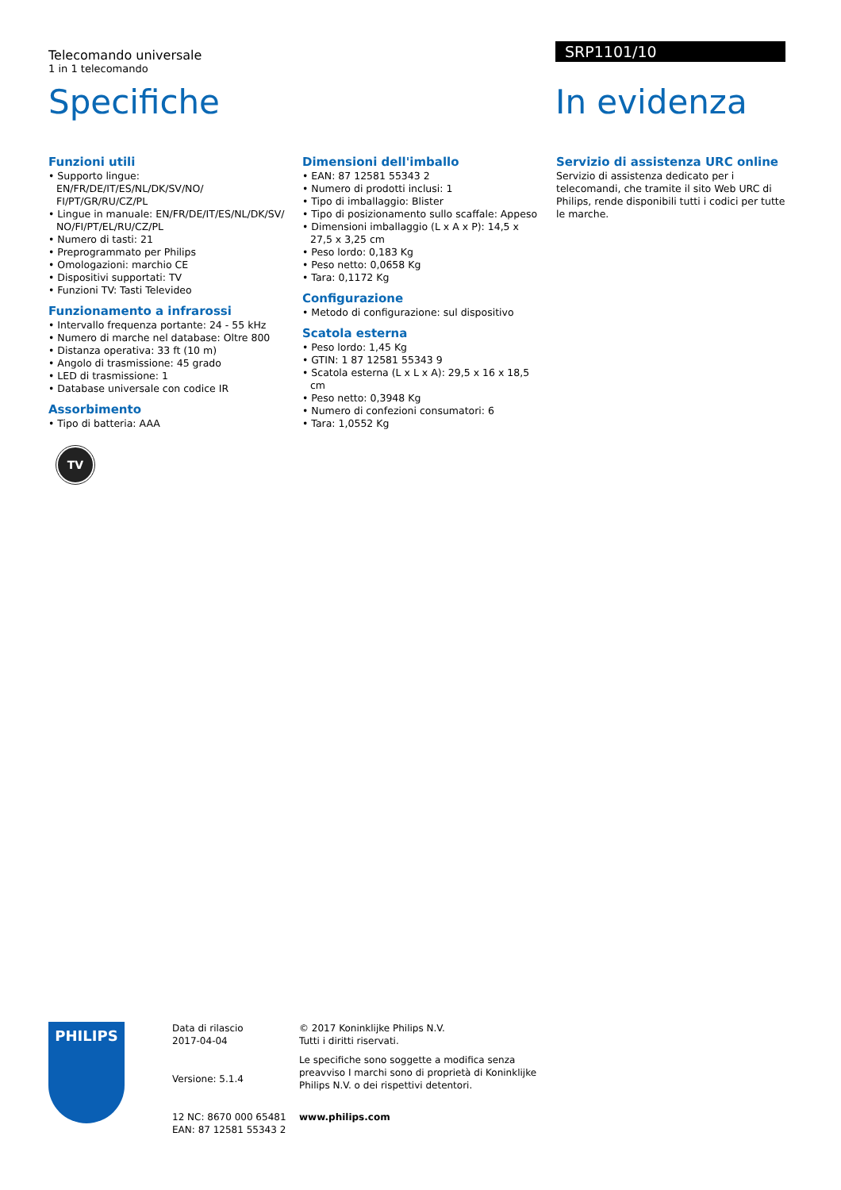Telecomando universale
1 in 1 telecomando
Specifiche
SRP1101/10
In evidenza
Funzioni utili
• Supporto lingue: EN/FR/DE/IT/ES/NL/DK/SV/NO/ FI/PT/GR/RU/CZ/PL
• Lingue in manuale: EN/FR/DE/IT/ES/NL/DK/SV/ NO/FI/PT/EL/RU/CZ/PL
• Numero di tasti: 21
• Preprogrammato per Philips
• Omologazioni: marchio CE
• Dispositivi supportati: TV
• Funzioni TV: Tasti Televideo
Funzionamento a infrarossi
• Intervallo frequenza portante: 24 - 55 kHz
• Numero di marche nel database: Oltre 800
• Distanza operativa: 33 ft (10 m)
• Angolo di trasmissione: 45 grado
• LED di trasmissione: 1
• Database universale con codice IR
Assorbimento
• Tipo di batteria: AAA
Dimensioni dell'imballo
• EAN: 87 12581 55343 2
• Numero di prodotti inclusi: 1
• Tipo di imballaggio: Blister
• Tipo di posizionamento sullo scaffale: Appeso
• Dimensioni imballaggio (L x A x P): 14,5 x 27,5 x 3,25 cm
• Peso lordo: 0,183 Kg
• Peso netto: 0,0658 Kg
• Tara: 0,1172 Kg
Configurazione
• Metodo di configurazione: sul dispositivo
Scatola esterna
• Peso lordo: 1,45 Kg
• GTIN: 1 87 12581 55343 9
• Scatola esterna (L x L x A): 29,5 x 16 x 18,5 cm
• Peso netto: 0,3948 Kg
• Numero di confezioni consumatori: 6
• Tara: 1,0552 Kg
Servizio di assistenza URC online
Servizio di assistenza dedicato per i telecomandi, che tramite il sito Web URC di Philips, rende disponibili tutti i codici per tutte le marche.
TV
PHILIPS
Data di rilascio
2017-04-04
Versione: 5.1.4
12 NC: 8670 000 65481
EAN: 87 12581 55343 2
© 2017 Koninklijke Philips N.V.
Tutti i diritti riservati.
Le specifiche sono soggette a modifica senza preavviso I marchi sono di proprietà di Koninklijke Philips N.V. o dei rispettivi detentori.
www.philips.com